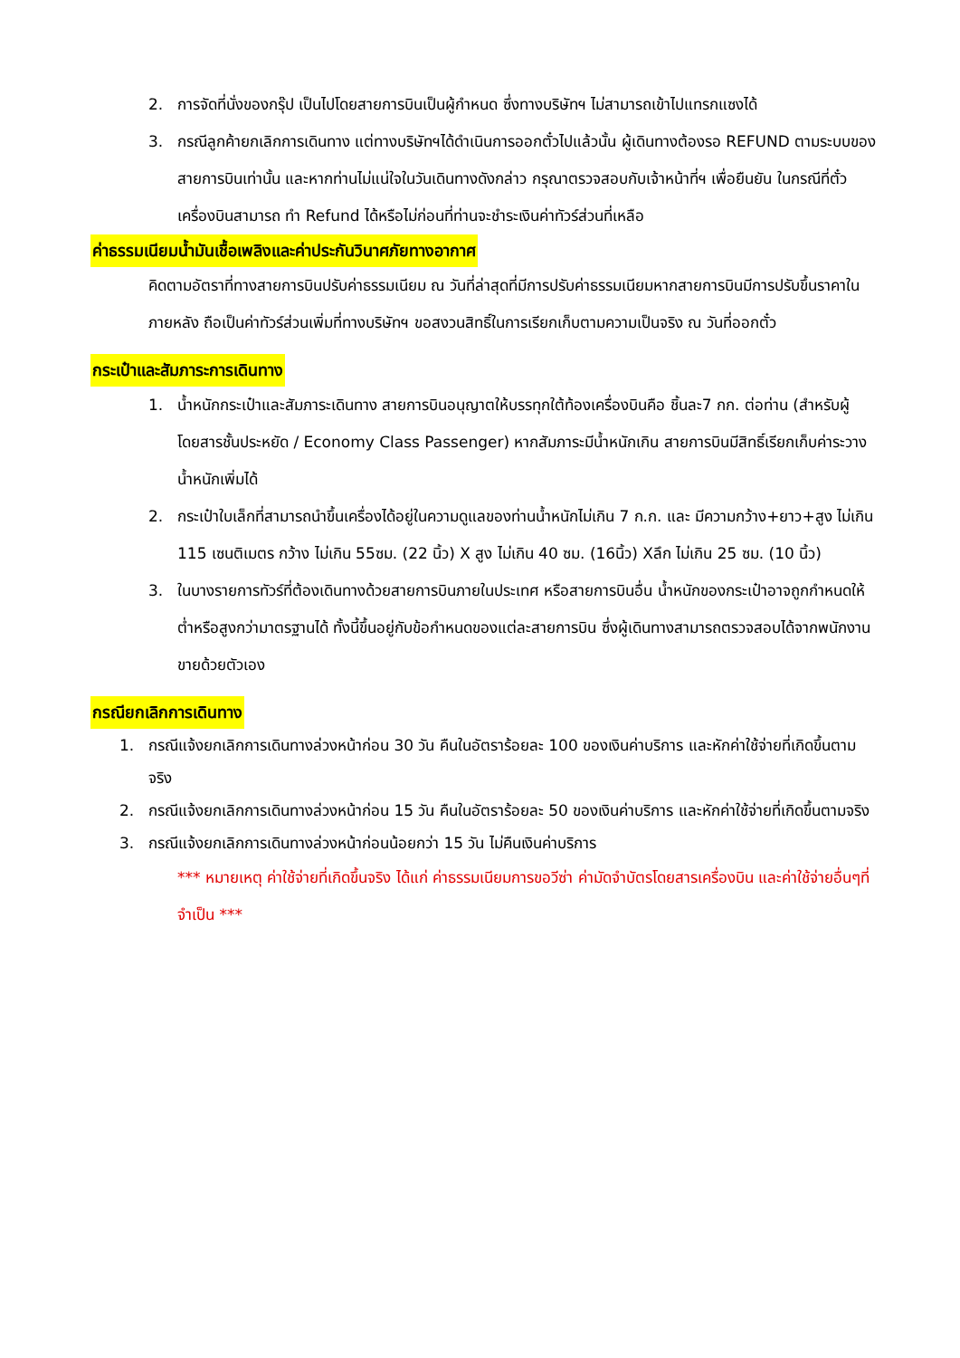2. การจัดที่นั่งของกรุ๊ป เป็นไปโดยสายการบินเป็นผู้กำหนด ซึ่งทางบริษัทฯ ไม่สามารถเข้าไปแทรกแซงได้
3. กรณีลูกค้ายกเลิกการเดินทาง แต่ทางบริษัทฯได้ดำเนินการออกตั๋วไปแล้วนั้น ผู้เดินทางต้องรอ REFUND ตามระบบของสายการบินเท่านั้น และหากท่านไม่แน่ใจในวันเดินทางดังกล่าว กรุณาตรวจสอบกับเจ้าหน้าที่ฯ เพื่อยืนยัน ในกรณีที่ตั๋วเครื่องบินสามารถ ทำ Refund ได้หรือไม่ก่อนที่ท่านจะชำระเงินค่าทัวร์ส่วนที่เหลือ
ค่าธรรมเนียมน้ำมันเชื้อเพลิงและค่าประกันวินาศภัยทางอากาศ
คิดตามอัตราที่ทางสายการบินปรับค่าธรรมเนียม ณ วันที่ล่าสุดที่มีการปรับค่าธรรมเนียมหากสายการบินมีการปรับขึ้นราคาในภายหลัง ถือเป็นค่าทัวร์ส่วนเพิ่มที่ทางบริษัทฯ ขอสงวนสิทธิ์ในการเรียกเก็บตามความเป็นจริง ณ วันที่ออกตั๋ว
กระเป๋าและสัมภาระการเดินทาง
1. น้ำหนักกระเป๋าและสัมภาระเดินทาง สายการบินอนุญาตให้บรรทุกใต้ท้องเครื่องบินคือ ชิ้นละ7 กก. ต่อท่าน (สำหรับผู้โดยสารชั้นประหยัด / Economy Class Passenger) หากสัมภาระมีน้ำหนักเกิน สายการบินมีสิทธิ์เรียกเก็บค่าระวางน้ำหนักเพิ่มได้
2. กระเป๋าใบเล็กที่สามารถนำขึ้นเครื่องได้อยู่ในความดูแลของท่านน้ำหนักไม่เกิน 7 ก.ก. และ มีความกว้าง+ยาว+สูง ไม่เกิน 115 เซนติเมตร กว้าง ไม่เกิน 55ซม. (22 นิ้ว) X สูง ไม่เกิน 40 ซม. (16นิ้ว) Xลึก ไม่เกิน 25 ซม. (10 นิ้ว)
3. ในบางรายการทัวร์ที่ต้องเดินทางด้วยสายการบินภายในประเทศ หรือสายการบินอื่น น้ำหนักของกระเป๋าอาจถูกกำหนดให้ต่ำหรือสูงกว่ามาตรฐานได้ ทั้งนี้ขึ้นอยู่กับข้อกำหนดของแต่ละสายการบิน ซึ่งผู้เดินทางสามารถตรวจสอบได้จากพนักงานขายด้วยตัวเอง
กรณียกเลิกการเดินทาง
1. กรณีแจ้งยกเลิกการเดินทางล่วงหน้าก่อน 30 วัน คืนในอัตราร้อยละ 100 ของเงินค่าบริการ และหักค่าใช้จ่ายที่เกิดขึ้นตามจริง
2. กรณีแจ้งยกเลิกการเดินทางล่วงหน้าก่อน 15 วัน คืนในอัตราร้อยละ 50 ของเงินค่าบริการ และหักค่าใช้จ่ายที่เกิดขึ้นตามจริง
3. กรณีแจ้งยกเลิกการเดินทางล่วงหน้าก่อนน้อยกว่า 15 วัน ไม่คืนเงินค่าบริการ
*** หมายเหตุ ค่าใช้จ่ายที่เกิดขึ้นจริง ได้แก่ ค่าธรรมเนียมการขอวีซ่า ค่ามัดจำบัตรโดยสารเครื่องบิน และค่าใช้จ่ายอื่นๆที่จำเป็น ***